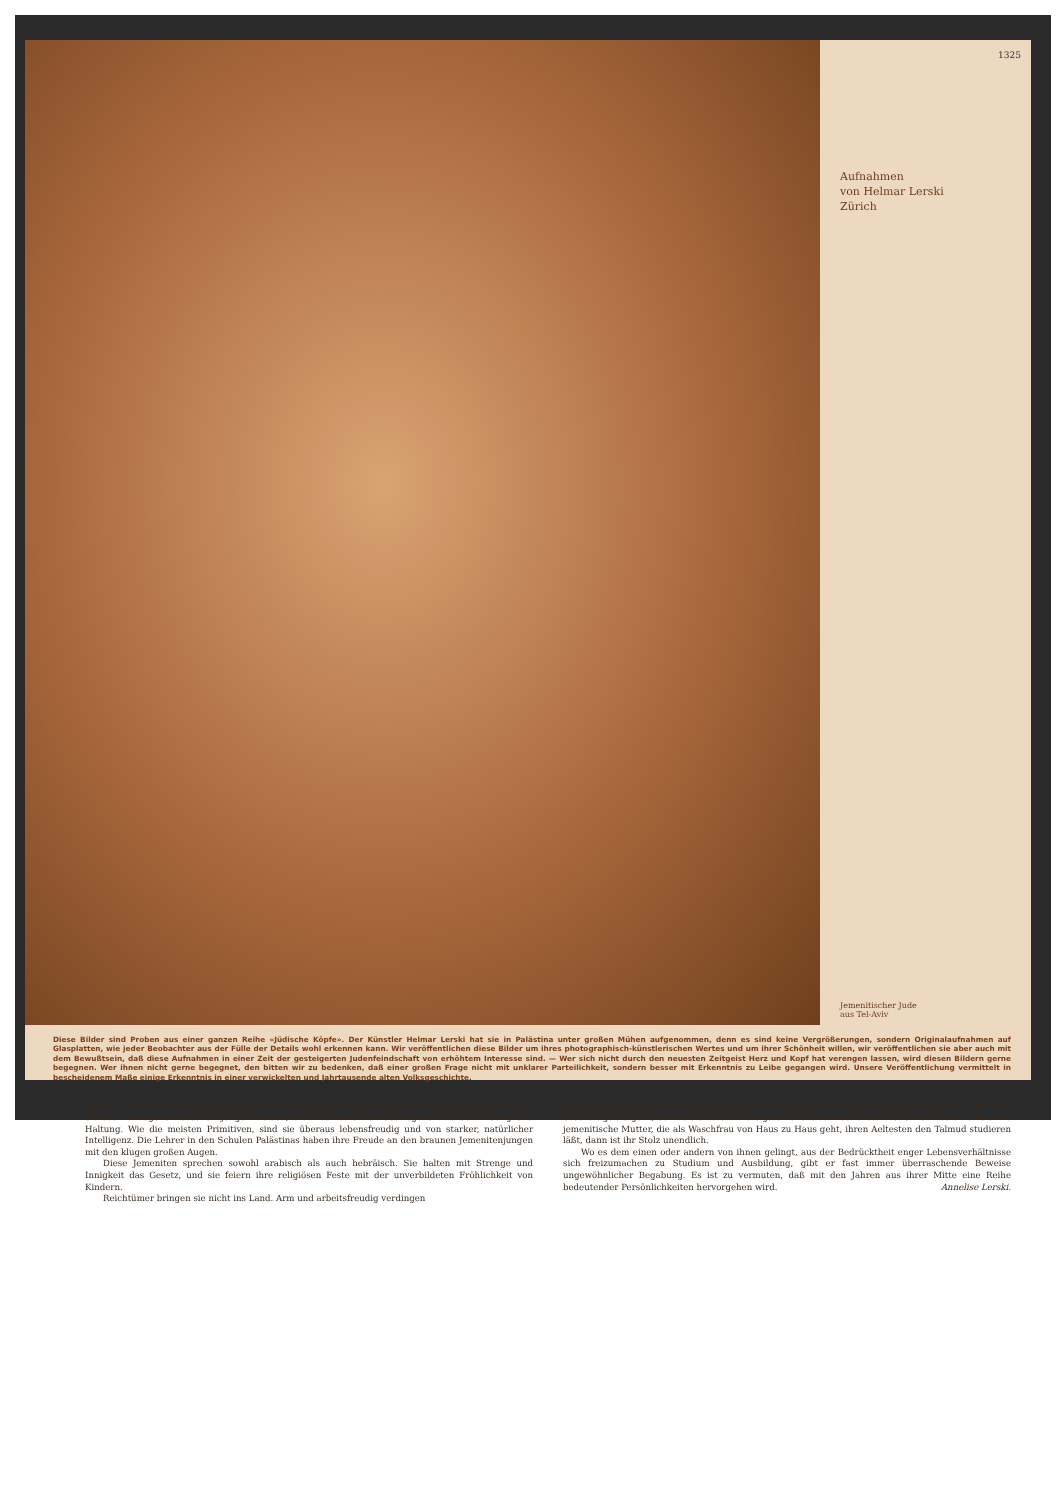1325
Aufnahmen
von Helmar Lerski
Zürich
Jemenitischer Jude
aus Tel-Aviv
Diese Bilder sind Proben aus einer ganzen Reihe «Jüdische Köpfe». Der Künstler Helmar Lerski hat sie in Palästina unter großen Mühen aufgenommen, denn es sind keine Vergrößerungen, sondern Originalaufnahmen auf Glasplatten, wie jeder Beobachter aus der Fülle der Details wohl erkennen kann. Wir veröffentlichen diese Bilder um ihres photographisch-künstlerischen Wertes und um ihrer Schönheit willen, wir veröffentlichen sie aber auch mit dem Bewußtsein, daß diese Aufnahmen in einer Zeit der gesteigerten Judenfeindschaft von erhöhtem Interesse sind. — Wer sich nicht durch den neuesten Zeitgeist Herz und Kopf hat verengen lassen, wird diesen Bildern gerne begegnen. Wer ihnen nicht gerne begegnet, den bitten wir zu bedenken, daß einer großen Frage nicht mit unklarer Parteilichkeit, sondern besser mit Erkenntnis zu Leibe gegangen wird. Unsere Veröffentlichung vermittelt in bescheidenem Maße einige Erkenntnis in einer verwickelten und Jahrtausende alten Volksgeschichte.
Stämme, sich vermischten, tragen alle Merkmale edler, reiner Rasse. Die jüngeren unter ihnen haben oft das verwegene Aussehen junger Helden, die Alten sind voll überlegener Würde in Gang und Haltung. Wie die meisten Primitiven, sind sie überaus lebensfreudig und von starker, natürlicher Intelligenz. Die Lehrer in den Schulen Palästinas haben ihre Freude an den braunen Jemenitenjungen mit den klugen großen Augen.
Diese Jemeniten sprechen sowohl arabisch als auch hebräisch. Sie halten mit Strenge und Innigkeit das Gesetz, und sie feiern ihre religiösen Feste mit der unverbildeten Fröhlichkeit von Kindern.
Reichtümer bringen sie nicht ins Land. Arm und arbeitsfreudig verdingen
sie sich in den Städten und auf den jüdischen Kolonien Palästinas als Lohnarbeiter. Aber man beschäftigt sie gern, denn sie sind die Fleißigsten und Unermüdlichsten. Und wenn solch eine arme jemenitische Mutter, die als Waschfrau von Haus zu Haus geht, ihren Aeltesten den Talmud studieren läßt, dann ist ihr Stolz unendlich.
Wo es dem einen oder andern von ihnen gelingt, aus der Bedrücktheit enger Lebensverhältnisse sich freizumachen zu Studium und Ausbildung, gibt er fast immer überraschende Beweise ungewöhnlicher Begabung. Es ist zu vermuten, daß mit den Jahren aus ihrer Mitte eine Reihe bedeutender Persönlichkeiten hervorgehen wird. Annelise Lerski.